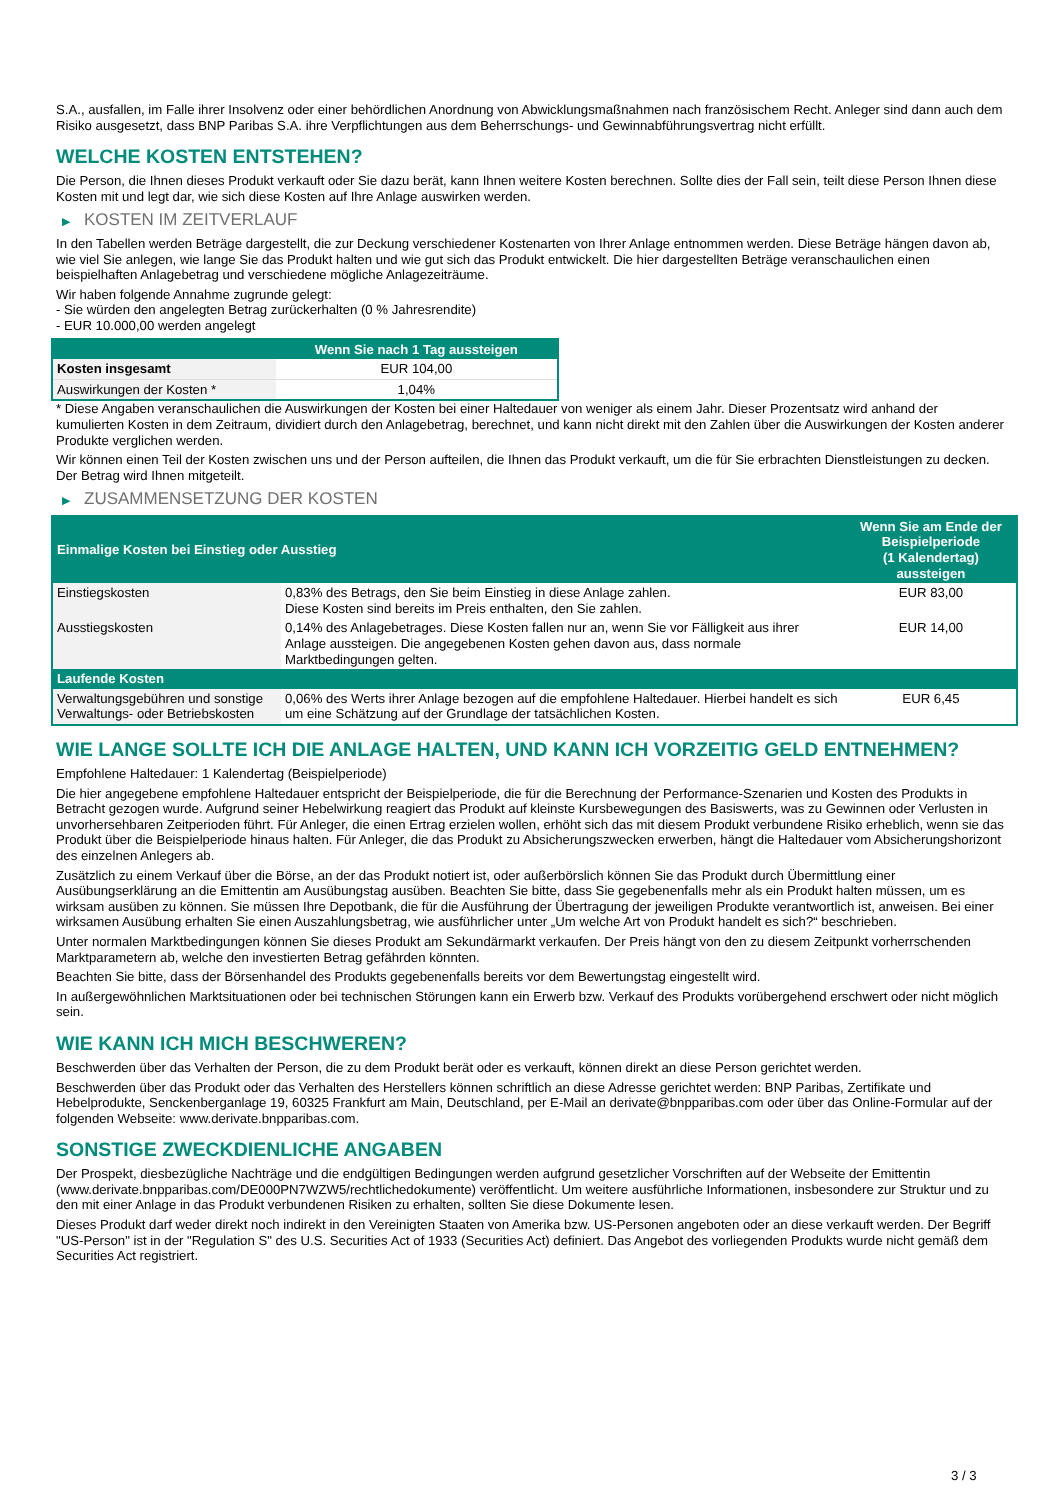S.A., ausfallen, im Falle ihrer Insolvenz oder einer behördlichen Anordnung von Abwicklungsmaßnahmen nach französischem Recht. Anleger sind dann auch dem Risiko ausgesetzt, dass BNP Paribas S.A. ihre Verpflichtungen aus dem Beherrschungs- und Gewinnabführungsvertrag nicht erfüllt.
WELCHE KOSTEN ENTSTEHEN?
Die Person, die Ihnen dieses Produkt verkauft oder Sie dazu berät, kann Ihnen weitere Kosten berechnen. Sollte dies der Fall sein, teilt diese Person Ihnen diese Kosten mit und legt dar, wie sich diese Kosten auf Ihre Anlage auswirken werden.
▶ KOSTEN IM ZEITVERLAUF
In den Tabellen werden Beträge dargestellt, die zur Deckung verschiedener Kostenarten von Ihrer Anlage entnommen werden. Diese Beträge hängen davon ab, wie viel Sie anlegen, wie lange Sie das Produkt halten und wie gut sich das Produkt entwickelt. Die hier dargestellten Beträge veranschaulichen einen beispielhaften Anlagebetrag und verschiedene mögliche Anlagezeiträume.
Wir haben folgende Annahme zugrunde gelegt:
- Sie würden den angelegten Betrag zurückerhalten (0 % Jahresrendite)
- EUR 10.000,00 werden angelegt
| | Wenn Sie nach 1 Tag aussteigen |
| --- | --- |
| Kosten insgesamt | EUR 104,00 |
| Auswirkungen der Kosten * | 1,04% |
* Diese Angaben veranschaulichen die Auswirkungen der Kosten bei einer Haltedauer von weniger als einem Jahr. Dieser Prozentsatz wird anhand der kumulierten Kosten in dem Zeitraum, dividiert durch den Anlagebetrag, berechnet, und kann nicht direkt mit den Zahlen über die Auswirkungen der Kosten anderer Produkte verglichen werden.
Wir können einen Teil der Kosten zwischen uns und der Person aufteilen, die Ihnen das Produkt verkauft, um die für Sie erbrachten Dienstleistungen zu decken. Der Betrag wird Ihnen mitgeteilt.
▶ ZUSAMMENSETZUNG DER KOSTEN
| Einmalige Kosten bei Einstieg oder Ausstieg | | Wenn Sie am Ende der Beispielperiode (1 Kalendertag) aussteigen |
| --- | --- | --- |
| Einstiegskosten | 0,83% des Betrags, den Sie beim Einstieg in diese Anlage zahlen. Diese Kosten sind bereits im Preis enthalten, den Sie zahlen. | EUR 83,00 |
| Ausstiegskosten | 0,14% des Anlagebetrages. Diese Kosten fallen nur an, wenn Sie vor Fälligkeit aus ihrer Anlage aussteigen. Die angegebenen Kosten gehen davon aus, dass normale Marktbedingungen gelten. | EUR 14,00 |
| Laufende Kosten | | |
| Verwaltungsgebühren und sonstige Verwaltungs- oder Betriebskosten | 0,06% des Werts ihrer Anlage bezogen auf die empfohlene Haltedauer. Hierbei handelt es sich um eine Schätzung auf der Grundlage der tatsächlichen Kosten. | EUR 6,45 |
WIE LANGE SOLLTE ICH DIE ANLAGE HALTEN, UND KANN ICH VORZEITIG GELD ENTNEHMEN?
Empfohlene Haltedauer: 1 Kalendertag (Beispielperiode)
Die hier angegebene empfohlene Haltedauer entspricht der Beispielperiode, die für die Berechnung der Performance-Szenarien und Kosten des Produkts in Betracht gezogen wurde. Aufgrund seiner Hebelwirkung reagiert das Produkt auf kleinste Kursbewegungen des Basiswerts, was zu Gewinnen oder Verlusten in unvorhersehbaren Zeitperioden führt. Für Anleger, die einen Ertrag erzielen wollen, erhöht sich das mit diesem Produkt verbundene Risiko erheblich, wenn sie das Produkt über die Beispielperiode hinaus halten. Für Anleger, die das Produkt zu Absicherungszwecken erwerben, hängt die Haltedauer vom Absicherungshorizont des einzelnen Anlegers ab.
Zusätzlich zu einem Verkauf über die Börse, an der das Produkt notiert ist, oder außerbörslich können Sie das Produkt durch Übermittlung einer Ausübungserklärung an die Emittentin am Ausübungstag ausüben. Beachten Sie bitte, dass Sie gegebenenfalls mehr als ein Produkt halten müssen, um es wirksam ausüben zu können. Sie müssen Ihre Depotbank, die für die Ausführung der Übertragung der jeweiligen Produkte verantwortlich ist, anweisen. Bei einer wirksamen Ausübung erhalten Sie einen Auszahlungsbetrag, wie ausführlicher unter „Um welche Art von Produkt handelt es sich?“ beschrieben.
Unter normalen Marktbedingungen können Sie dieses Produkt am Sekundärmarkt verkaufen. Der Preis hängt von den zu diesem Zeitpunkt vorherrschenden Marktparametern ab, welche den investierten Betrag gefährden könnten.
Beachten Sie bitte, dass der Börsenhandel des Produkts gegebenenfalls bereits vor dem Bewertungstag eingestellt wird.
In außergewöhnlichen Marktsituationen oder bei technischen Störungen kann ein Erwerb bzw. Verkauf des Produkts vorübergehend erschwert oder nicht möglich sein.
WIE KANN ICH MICH BESCHWEREN?
Beschwerden über das Verhalten der Person, die zu dem Produkt berät oder es verkauft, können direkt an diese Person gerichtet werden.
Beschwerden über das Produkt oder das Verhalten des Herstellers können schriftlich an diese Adresse gerichtet werden: BNP Paribas, Zertifikate und Hebelprodukte, Senckenberganlage 19, 60325 Frankfurt am Main, Deutschland, per E-Mail an derivate@bnpparibas.com oder über das Online-Formular auf der folgenden Webseite: www.derivate.bnpparibas.com.
SONSTIGE ZWECKDIENLICHE ANGABEN
Der Prospekt, diesbezügliche Nachträge und die endgültigen Bedingungen werden aufgrund gesetzlicher Vorschriften auf der Webseite der Emittentin (www.derivate.bnpparibas.com/DE000PN7WZW5/rechtlichedokumente) veröffentlicht. Um weitere ausführliche Informationen, insbesondere zur Struktur und zu den mit einer Anlage in das Produkt verbundenen Risiken zu erhalten, sollten Sie diese Dokumente lesen.
Dieses Produkt darf weder direkt noch indirekt in den Vereinigten Staaten von Amerika bzw. US-Personen angeboten oder an diese verkauft werden. Der Begriff "US-Person" ist in der "Regulation S" des U.S. Securities Act of 1933 (Securities Act) definiert. Das Angebot des vorliegenden Produkts wurde nicht gemäß dem Securities Act registriert.
3 / 3